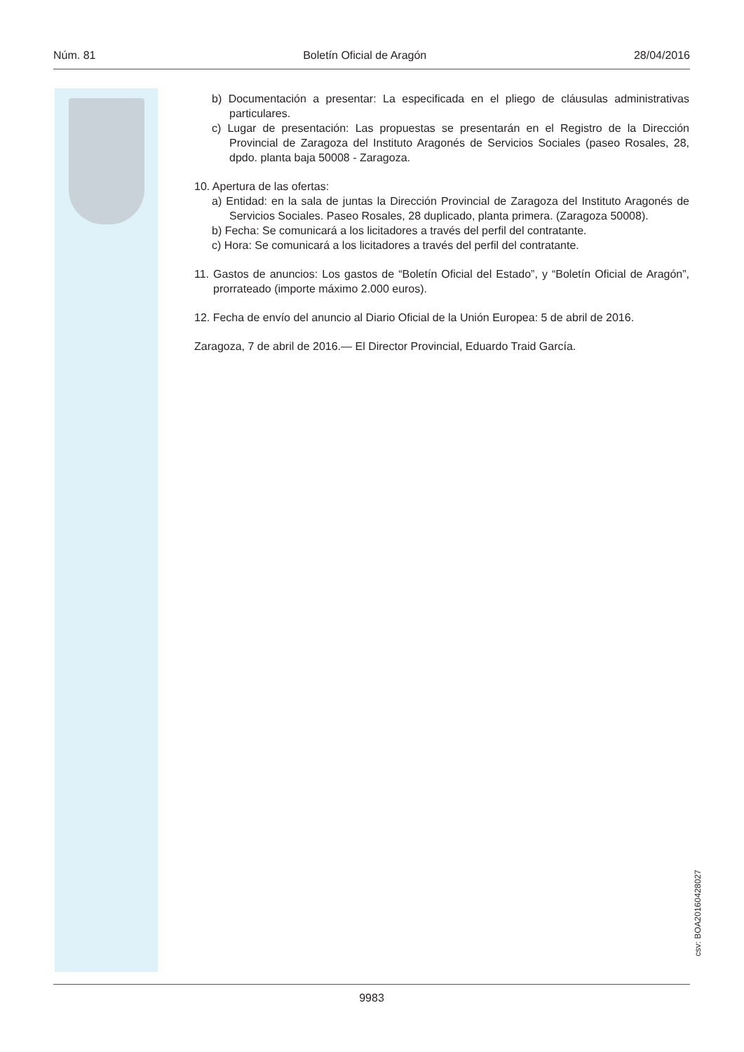Núm. 81 Boletín Oficial de Aragón 28/04/2016
b) Documentación a presentar: La especificada en el pliego de cláusulas administrativas particulares.
c) Lugar de presentación: Las propuestas se presentarán en el Registro de la Dirección Provincial de Zaragoza del Instituto Aragonés de Servicios Sociales (paseo Rosales, 28, dpdo. planta baja 50008 - Zaragoza.
10. Apertura de las ofertas:
a) Entidad: en la sala de juntas la Dirección Provincial de Zaragoza del Instituto Aragonés de Servicios Sociales. Paseo Rosales, 28 duplicado, planta primera. (Zaragoza 50008).
b) Fecha: Se comunicará a los licitadores a través del perfil del contratante.
c) Hora: Se comunicará a los licitadores a través del perfil del contratante.
11. Gastos de anuncios: Los gastos de “Boletín Oficial del Estado”, y “Boletín Oficial de Aragón”, prorrateado (importe máximo 2.000 euros).
12. Fecha de envío del anuncio al Diario Oficial de la Unión Europea: 5 de abril de 2016.
Zaragoza, 7 de abril de 2016.— El Director Provincial, Eduardo Traid García.
csv: BOA20160428027
9983